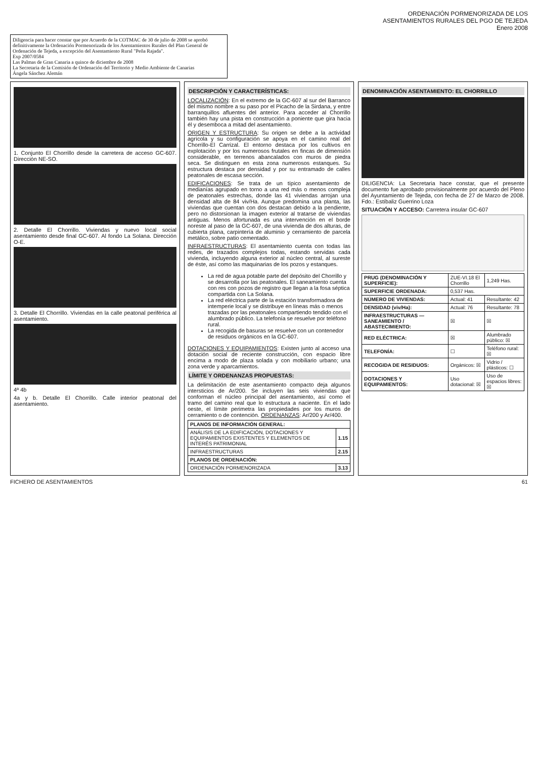ORDENACIÓN PORMENORIZADA DE LOS
ASENTAMIENTOS RURALES DEL PGO DE TEJEDA
Enero 2008
Diligencia para hacer constar que por Acuerdo de la COTMAC de 30 de julio de 2008 se aprobó definitivamente la Ordenación Pormenorizada de los Asentamientos Rurales del Plan General de Ordenación de Tejeda, a excepción del Asentamiento Rural "Peña Rajada".
Exp 2007/0584
Las Palmas de Gran Canaria a quince de diciembre de 2008
La Secretaria de la Comisión de Ordenación del Territorio y Medio Ambiente de Canarias
Ángela Sánchez Alemán
1. Conjunto El Chorrillo desde la carretera de acceso GC-607. Dirección NE-SO.
2. Detalle El Chorrillo. Viviendas y nuevo local social asentamiento desde final GC-607. Al fondo La Solana. Dirección O-E.
3. Detalle El Chorrillo. Viviendas en la calle peatonal periférica al asentamiento.
4ª 4b
4a y b. Detalle El Chorrillo. Calle interior peatonal del asentamiento.
DESCRIPCIÓN Y CARACTERÍSTICAS:
LOCALIZACIÓN: En el extremo de la GC-607 al sur del Barranco del mismo nombre a su paso por el Picacho de la Sirdana, y entre barranquillos afluentes del anterior. Para acceder al Chorrillo también hay una pista en construcción a poniente que gira hacia él y desemboca a mitad del asentamiento.
ORIGEN Y ESTRUCTURA: Su origen se debe a la actividad agrícola y su configuración se apoya en el camino real del Chorrillo-El Carrizal. El entorno destaca por los cultivos en explotación y por los numerosos frutales en fincas de dimensión considerable, en terrenos abancalados con muros de piedra seca. Se distinguen en esta zona numerosos estanques. Su estructura destaca por densidad y por su entramado de calles peatonales de escasa sección.
EDIFICACIONES: Se trata de un típico asentamiento de medianías agrupado en torno a una red más o menos compleja de peatonales estrechas, donde las 41 viviendas arrojan una densidad alta de 84 viv/Ha. Aunque predomina una planta, las viviendas que cuentan con dos destacan debido a la pendiente, pero no distorsionan la imagen exterior al tratarse de viviendas antiguas. Menos afortunada es una intervención en el borde noreste al paso de la GC-607, de una vivienda de dos alturas, de cubierta plana, carpintería de aluminio y cerramiento de parcela metálico, sobre patio cementado.
INFRAESTRUCTURAS: El asentamiento cuenta con todas las redes, de trazados complejos todas, estando servidas cada vivienda, incluyendo alguna exterior al núcleo central, al sureste de éste, así como las maquinarias de los pozos y estanques.
La red de agua potable parte del depósito del Chorrillo y se desarrolla por las peatonales. El saneamiento cuenta con res con pozos de registro que llegan a la fosa séptica compartida con La Solana.
La red eléctrica parte de la estación transformadora de intemperie local y se distribuye en líneas más o menos trazadas por las peatonales compartiendo tendido con el alumbrado público. La telefonía se resuelve por teléfono rural.
La recogida de basuras se resuelve con un contenedor de residuos orgánicos en la GC-607.
DOTACIONES Y EQUIPAMIENTOS: Existen junto al acceso una dotación social de reciente construcción, con espacio libre encima a modo de plaza solada y con mobiliario urbano; una zona verde y aparcamientos.
LÍMITE Y ORDENANZAS PROPUESTAS:
La delimitación de este asentamiento compacto deja algunos intersticios de Ar/200. Se incluyen las seis viviendas que conforman el núcleo principal del asentamiento, así como el tramo del camino real que lo estructura a naciente. En el lado oeste, el límite perimetra las propiedades por los muros de cerramiento o de contención. ORDENANZAS: Ar/200 y Ar/400.
| PLANOS DE INFORMACIÓN GENERAL: | |
| --- | --- |
| ANÁLISIS DE LA EDIFICACIÓN, DOTACIONES Y EQUIPAMIENTOS EXISTENTES Y ELEMENTOS DE INTERÉS PATRIMONIAL | 1.15 |
| INFRAESTRUCTURAS | 2.15 |
| PLANOS DE ORDENACIÓN: | |
| ORDENACIÓN PORMENORIZADA | 3.13 |
DENOMINACIÓN ASENTAMIENTO: EL CHORRILLO
DILIGENCIA: La Secretaria hace constar, que el presente documento fue aprobado provisionalmente por acuerdo del Pleno del Ayuntamiento de Tejeda, con fecha de 27 de Marzo de 2008. Fdo.: Estíbaliz Guerrino Loza
SITUACIÓN Y ACCESO: Carretera insular GC-607
| PRUG (DENOMINACIÓN Y SUPERFICIE): | ZUE-VI.18 El Chorrillo | 1,249 Has. |
| SUPERFICIE ORDENADA: | 0,537 Has. | |
| NÚMERO DE VIVIENDAS: | Actual: 41 | Resultante: 42 |
| DENSIDAD (viv/Ha): | Actual: 76 | Resultante: 78 |
| INFRAESTRUCTURAS — SANEAMIENTO / ABASTECIMIENTO: | ☒ | ☒ |
| RED ELÉCTRICA: | ☒ | Alumbrado público: ☒ |
| TELEFONÍA: | ☐ | Teléfono rural: ☒ |
| RECOGIDA DE RESIDUOS: | Orgánicos: ☒ | Vidrio / plásticos: ☐ |
| DOTACIONES Y EQUIPAMIENTOS: | Uso dotacional: ☒ | Uso de espacios libres: ☒ |
FICHERO DE ASENTAMIENTOS 61